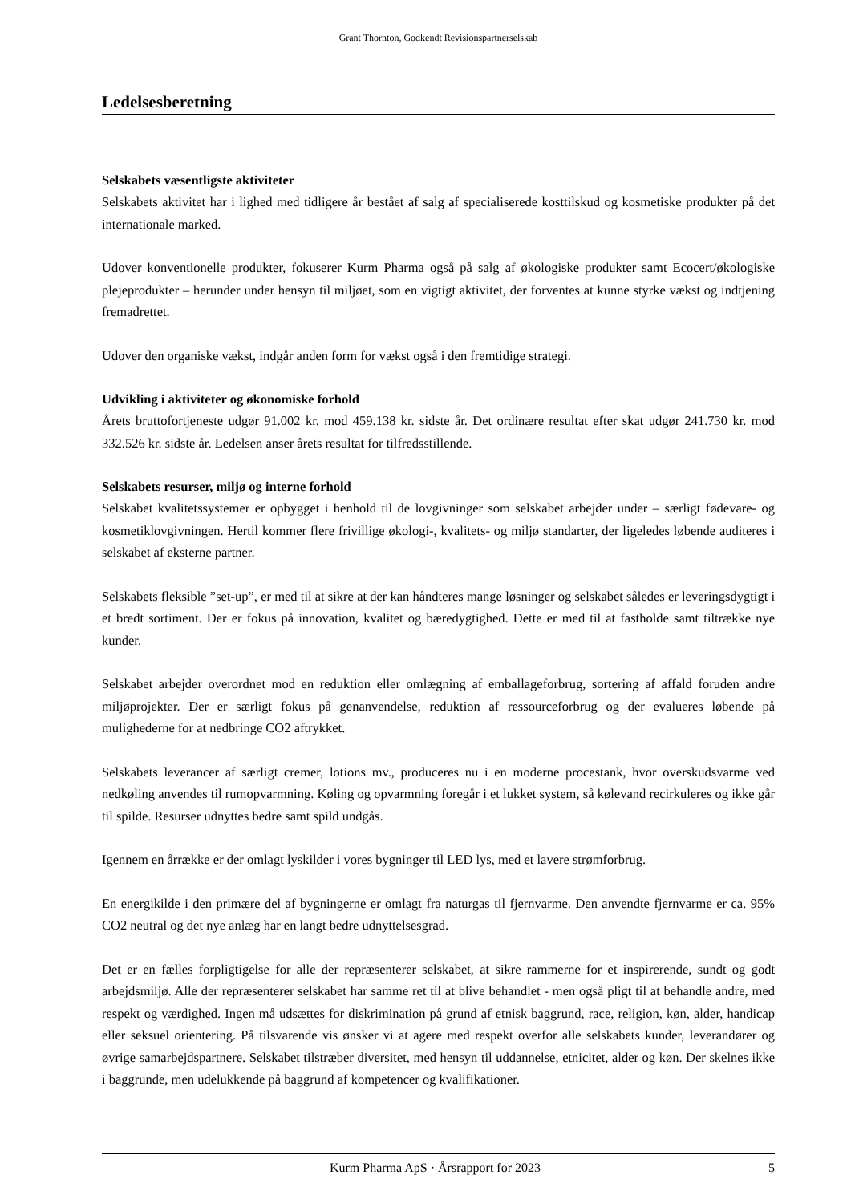Grant Thornton, Godkendt Revisionspartnerselskab
Ledelsesberetning
Selskabets væsentligste aktiviteter
Selskabets aktivitet har i lighed med tidligere år bestået af salg af specialiserede kosttilskud og kosmetiske produkter på det internationale marked.
Udover konventionelle produkter, fokuserer Kurm Pharma også på salg af økologiske produkter samt Ecocert/økologiske plejeprodukter – herunder under hensyn til miljøet, som en vigtigt aktivitet, der forventes at kunne styrke vækst og indtjening fremadrettet.
Udover den organiske vækst, indgår anden form for vækst også i den fremtidige strategi.
Udvikling i aktiviteter og økonomiske forhold
Årets bruttofortjeneste udgør 91.002 kr. mod 459.138 kr. sidste år. Det ordinære resultat efter skat udgør 241.730 kr. mod 332.526 kr. sidste år. Ledelsen anser årets resultat for tilfredsstillende.
Selskabets resurser, miljø og interne forhold
Selskabet kvalitetssystemer er opbygget i henhold til de lovgivninger som selskabet arbejder under – særligt fødevare- og kosmetiklovgivningen. Hertil kommer flere frivillige økologi-, kvalitets- og miljø standarter, der ligeledes løbende auditeres i selskabet af eksterne partner.
Selskabets fleksible ”set-up”, er med til at sikre at der kan håndteres mange løsninger og selskabet således er leveringsdygtigt i et bredt sortiment. Der er fokus på innovation, kvalitet og bæredygtighed. Dette er med til at fastholde samt tiltrække nye kunder.
Selskabet arbejder overordnet mod en reduktion eller omlægning af emballageforbrug, sortering af affald foruden andre miljøprojekter. Der er særligt fokus på genanvendelse, reduktion af ressourceforbrug og der evalueres løbende på mulighederne for at nedbringe CO2 aftrykket.
Selskabets leverancer af særligt cremer, lotions mv., produceres nu i en moderne procestank, hvor overskudsvarme ved nedkøling anvendes til rumopvarmning. Køling og opvarmning foregår i et lukket system, så kølevand recirkuleres og ikke går til spilde. Resurser udnyttes bedre samt spild undgås.
Igennem en årrække er der omlagt lyskilder i vores bygninger til LED lys, med et lavere strømforbrug.
En energikilde i den primære del af bygningerne er omlagt fra naturgas til fjernvarme. Den anvendte fjernvarme er ca. 95% CO2 neutral og det nye anlæg har en langt bedre udnyttelsesgrad.
Det er en fælles forpligtigelse for alle der repræsenterer selskabet, at sikre rammerne for et inspirerende, sundt og godt arbejdsmiljø. Alle der repræsenterer selskabet har samme ret til at blive behandlet - men også pligt til at behandle andre, med respekt og værdighed. Ingen må udsættes for diskrimination på grund af etnisk baggrund, race, religion, køn, alder, handicap eller seksuel orientering. På tilsvarende vis ønsker vi at agere med respekt overfor alle selskabets kunder, leverandører og øvrige samarbejdspartnere. Selskabet tilstræber diversitet, med hensyn til uddannelse, etnicitet, alder og køn. Der skelnes ikke i baggrunde, men udelukkende på baggrund af kompetencer og kvalifikationer.
Kurm Pharma ApS · Årsrapport for 2023 5